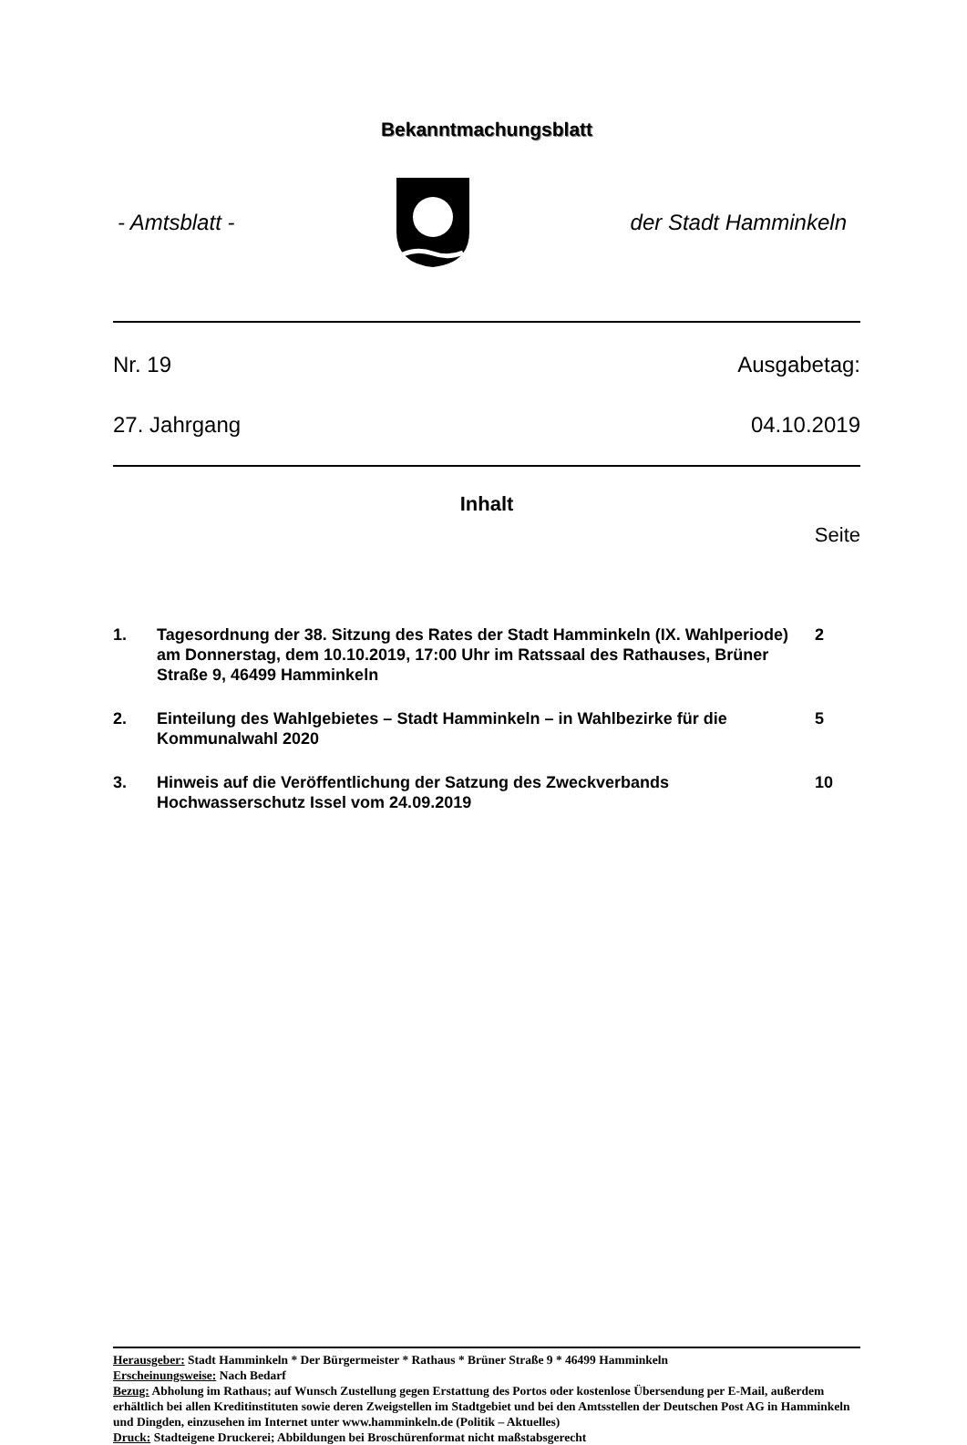Bekanntmachungsblatt
- Amtsblatt - der Stadt Hamminkeln
Nr. 19 Ausgabetag:
27. Jahrgang 04.10.2019
Inhalt
Seite
| 1. | Tagesordnung der 38. Sitzung des Rates der Stadt Hamminkeln (IX. Wahlperiode) am Donnerstag, dem 10.10.2019, 17:00 Uhr im Ratssaal des Rathauses, Brüner Straße 9, 46499 Hamminkeln | 2 |
| 2. | Einteilung des Wahlgebietes – Stadt Hamminkeln – in Wahlbezirke für die Kommunalwahl 2020 | 5 |
| 3. | Hinweis auf die Veröffentlichung der Satzung des Zweckverbands Hochwasserschutz Issel vom 24.09.2019 | 10 |
Herausgeber: Stadt Hamminkeln * Der Bürgermeister * Rathaus * Brüner Straße 9 * 46499 Hamminkeln
Erscheinungsweise: Nach Bedarf
Bezug: Abholung im Rathaus; auf Wunsch Zustellung gegen Erstattung des Portos oder kostenlose Übersendung per E-Mail, außerdem erhältlich bei allen Kreditinstituten sowie deren Zweigstellen im Stadtgebiet und bei den Amtsstellen der Deutschen Post AG in Hamminkeln und Dingden, einzusehen im Internet unter www.hamminkeln.de (Politik – Aktuelles)
Druck: Stadteigene Druckerei; Abbildungen bei Broschürenformat nicht maßstabsgerecht